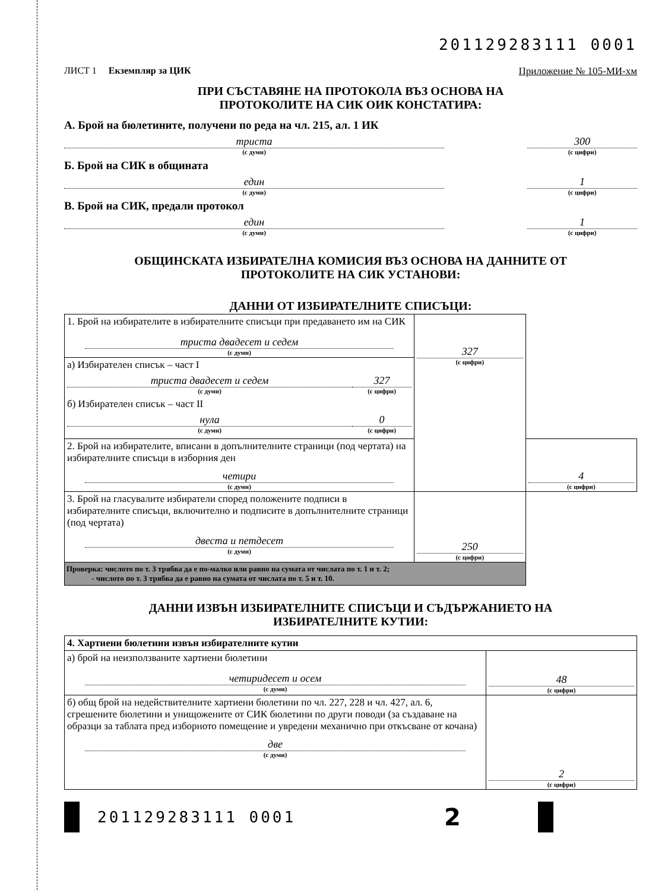201129283111 0001
ЛИСТ 1 Екземпляр за ЦИК Приложение № 105-МИ-хм
ПРИ СЪСТАВЯНЕ НА ПРОТОКОЛА ВЪЗ ОСНОВА НА
ПРОТОКОЛИТЕ НА СИК ОИК КОНСТАТИРА:
А. Брой на бюлетините, получени по реда на чл. 215, ал. 1 ИК
триста
(с думи)
300
(с цифри)
Б. Брой на СИК в общината
един
(с думи)
1
(с цифри)
В. Брой на СИК, предали протокол
един
(с думи)
1
(с цифри)
ОБЩИНСКАТА ИЗБИРАТЕЛНА КОМИСИЯ ВЪЗ ОСНОВА НА ДАННИТЕ ОТ
ПРОТОКОЛИТЕ НА СИК УСТАНОВИ:
ДАННИ ОТ ИЗБИРАТЕЛНИТЕ СПИСЪЦИ:
| 1. Брой на избирателите в избирателните списъци при предаването им на СИК триста двадесет и седем (с думи) | 327 (с цифри) | |
| а) Избирателен списък – част I триста двадесет и седем (с думи) 327 (с цифри) б) Избирателен списък – част II нула (с думи) 0 (с цифри) | | |
| 2. Брой на избирателите, вписани в допълнителните страници (под чертата) на избирателните списъци в изборния ден четири (с думи) | | 4 (с цифри) |
| 3. Брой на гласувалите избиратели според положените подписи в избирателните списъци, включително и подписите в допълнителните страници (под чертата) двеста и петдесет (с думи) | 250 (с цифри) | |
| Проверка: числото по т. 3 трябва да е по-малко или равно на сумата от числата по т. 1 и т. 2; - числото по т. 3 трябва да е равно на сумата от числата по т. 5 и т. 10. | | |
ДАННИ ИЗВЪН ИЗБИРАТЕЛНИТЕ СПИСЪЦИ И СЪДЪРЖАНИЕТО НА
ИЗБИРАТЕЛНИТЕ КУТИИ:
| 4. Хартиени бюлетини извън избирателните кутии | |
| а) брой на неизползваните хартиени бюлетини четиридесет и осем (с думи) | 48 (с цифри) |
| б) общ брой на недействителните хартиени бюлетини по чл. 227, 228 и чл. 427, ал. 6, сгрешените бюлетини и унищожените от СИК бюлетини по други поводи (за създаване на образци за таблата пред изборното помещение и увредени механично при откъсване от кочана) две (с думи) | 2 (с цифри) |
201129283111 0001 2